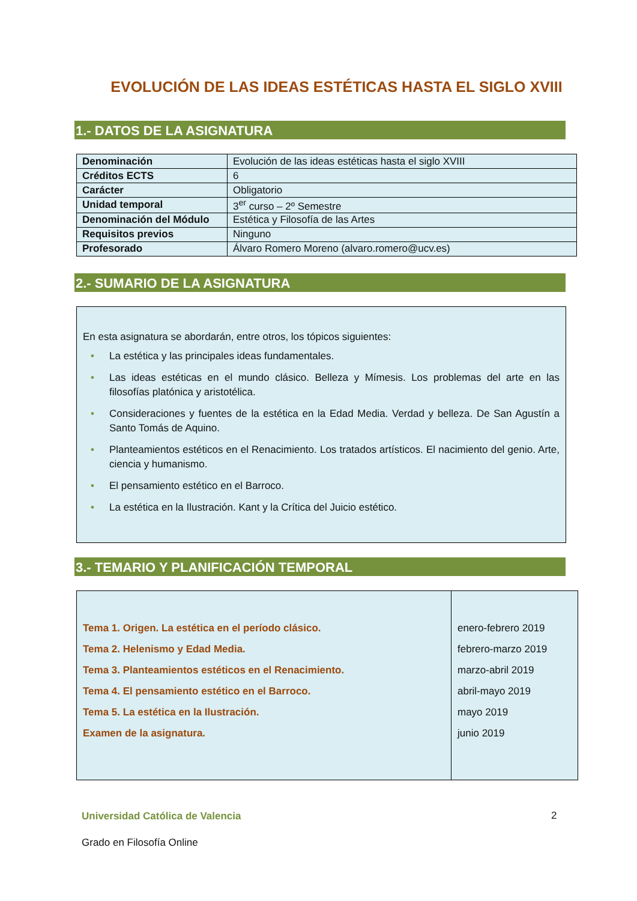EVOLUCIÓN DE LAS IDEAS ESTÉTICAS HASTA EL SIGLO XVIII
1.- DATOS DE LA ASIGNATURA
| Denominación | Evolución de las ideas estéticas hasta el siglo XVIII |
| Créditos ECTS | 6 |
| Carácter | Obligatorio |
| Unidad temporal | 3<sup>er</sup> curso – 2º Semestre |
| Denominación del Módulo | Estética y Filosofía de las Artes |
| Requisitos previos | Ninguno |
| Profesorado | Álvaro Romero Moreno (alvaro.romero@ucv.es) |
2.- SUMARIO DE LA ASIGNATURA
En esta asignatura se abordarán, entre otros, los tópicos siguientes:
• La estética y las principales ideas fundamentales.
• Las ideas estéticas en el mundo clásico. Belleza y Mímesis. Los problemas del arte en las filosofías platónica y aristotélica.
• Consideraciones y fuentes de la estética en la Edad Media. Verdad y belleza. De San Agustín a Santo Tomás de Aquino.
• Planteamientos estéticos en el Renacimiento. Los tratados artísticos. El nacimiento del genio. Arte, ciencia y humanismo.
• El pensamiento estético en el Barroco.
• La estética en la Ilustración. Kant y la Crítica del Juicio estético.
3.- TEMARIO Y PLANIFICACIÓN TEMPORAL
| Tema 1. Origen. La estética en el período clásico. Tema 2. Helenismo y Edad Media. Tema 3. Planteamientos estéticos en el Renacimiento. Tema 4. El pensamiento estético en el Barroco. Tema 5. La estética en la Ilustración. Examen de la asignatura. | enero-febrero 2019 febrero-marzo 2019 marzo-abril 2019 abril-mayo 2019 mayo 2019 junio 2019 |
Universidad Católica de Valencia
Grado en Filosofía Online
2